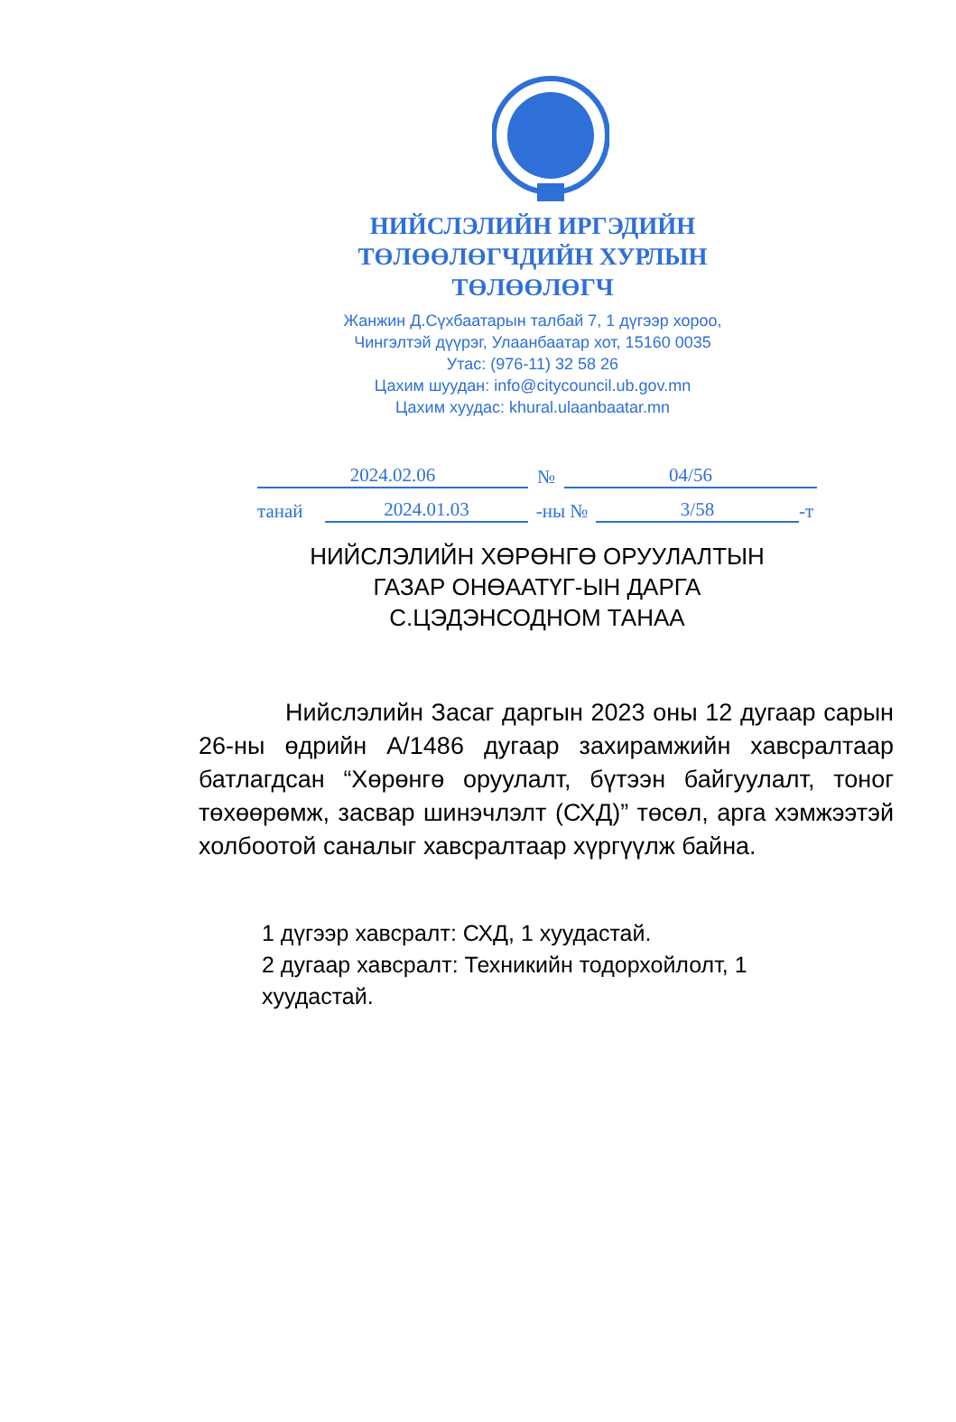НИЙСЛЭЛИЙН ИРГЭДИЙН
ТӨЛӨӨЛӨГЧДИЙН ХУРЛЫН
ТӨЛӨӨЛӨГЧ
Жанжин Д.Сүхбаатарын талбай 7, 1 дүгээр хороо,
Чингэлтэй дүүрэг, Улаанбаатар хот, 15160 0035
Утас: (976-11) 32 58 26
Цахим шуудан: info@citycouncil.ub.gov.mn
Цахим хуудас: khural.ulaanbaatar.mn
2024.02.06 № 04/56
танай 2024.01.03 -ны № 3/58 -т
НИЙСЛЭЛИЙН ХӨРӨНГӨ ОРУУЛАЛТЫН
ГАЗАР ОНӨААТҮГ-ЫН ДАРГА
С.ЦЭДЭНСОДНОМ ТАНАА
Нийслэлийн Засаг даргын 2023 оны 12 дугаар сарын 26-ны өдрийн А/1486 дугаар захирамжийн хавсралтаар батлагдсан “Хөрөнгө оруулалт, бүтээн байгуулалт, тоног төхөөрөмж, засвар шинэчлэлт (СХД)” төсөл, арга хэмжээтэй холбоотой саналыг хавсралтаар хүргүүлж байна.
1 дүгээр хавсралт: СХД, 1 хуудастай.
2 дугаар хавсралт: Техникийн тодорхойлолт, 1 хуудастай.